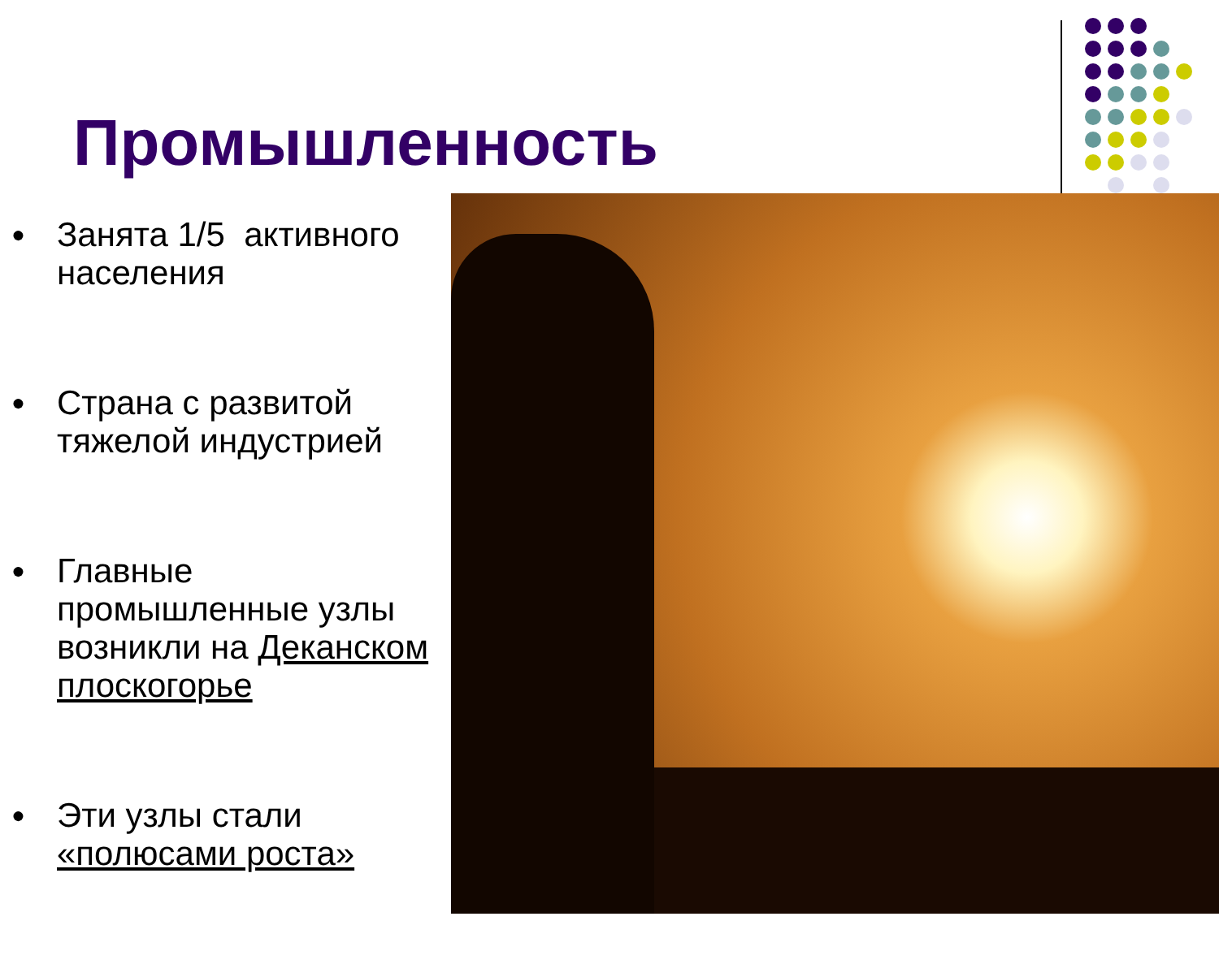Промышленность
● Занята 1/5 активного населения
● Страна с развитой тяжелой индустрией
● Главные промышленные узлы возникли на Деканском плоскогорье
● Эти узлы стали «полюсами роста»